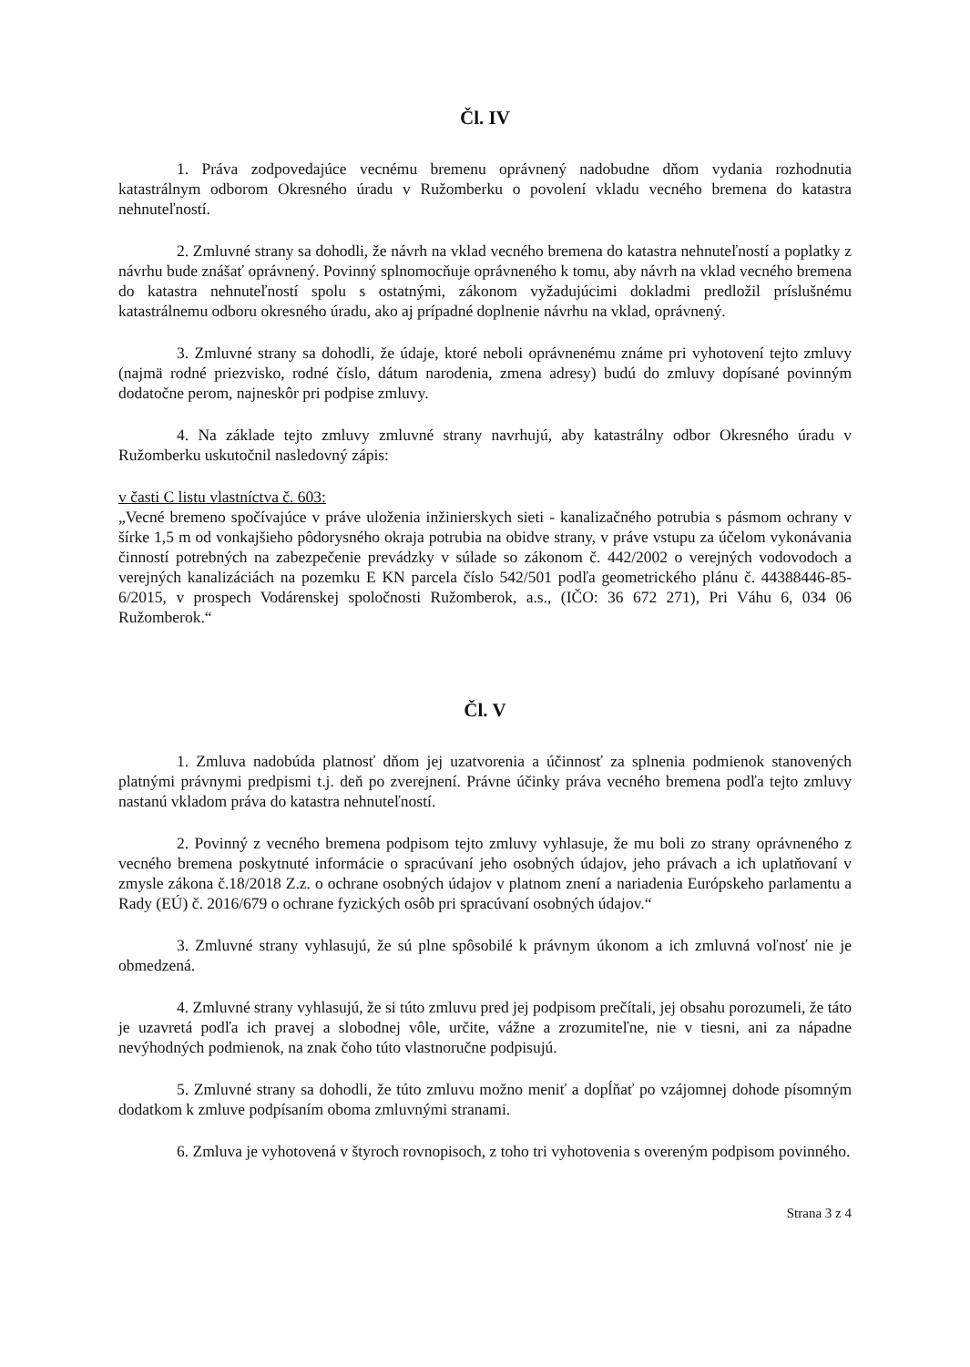Čl. IV
1. Práva zodpovedajúce vecnému bremenu oprávnený nadobudne dňom vydania rozhodnutia katastrálnym odborom Okresného úradu v Ružomberku o povolení vkladu vecného bremena do katastra nehnuteľností.
2. Zmluvné strany sa dohodli, že návrh na vklad vecného bremena do katastra nehnuteľností a poplatky z návrhu bude znášať oprávnený. Povinný splnomocňuje oprávneného k tomu, aby návrh na vklad vecného bremena do katastra nehnuteľností spolu s ostatnými, zákonom vyžadujúcimi dokladmi predložil príslušnému katastrálnemu odboru okresného úradu, ako aj prípadné doplnenie návrhu na vklad, oprávnený.
3. Zmluvné strany sa dohodli, že údaje, ktoré neboli oprávnenému známe pri vyhotovení tejto zmluvy (najmä rodné priezvisko, rodné číslo, dátum narodenia, zmena adresy) budú do zmluvy dopísané povinným dodatočne perom, najneskôr pri podpise zmluvy.
4. Na základe tejto zmluvy zmluvné strany navrhujú, aby katastrálny odbor Okresného úradu v Ružomberku uskutočnil nasledovný zápis:
v časti C listu vlastníctva č. 603:
„Vecné bremeno spočívajúce v práve uloženia inžinierskych sieti - kanalizačného potrubia s pásmom ochrany v šírke 1,5 m od vonkajšieho pôdorysného okraja potrubia na obidve strany, v práve vstupu za účelom vykonávania činností potrebných na zabezpečenie prevádzky v súlade so zákonom č. 442/2002 o verejných vodovodoch a verejných kanalizáciách na pozemku E KN parcela číslo 542/501 podľa geometrického plánu č. 44388446-85-6/2015, v prospech Vodárenskej spoločnosti Ružomberok, a.s., (IČO: 36 672 271), Pri Váhu 6, 034 06 Ružomberok.“
Čl. V
1. Zmluva nadobúda platnosť dňom jej uzatvorenia a účinnosť za splnenia podmienok stanovených platnými právnymi predpismi t.j. deň po zverejnení. Právne účinky práva vecného bremena podľa tejto zmluvy nastanú vkladom práva do katastra nehnuteľností.
2. Povinný z vecného bremena podpisom tejto zmluvy vyhlasuje, že mu boli zo strany oprávneného z vecného bremena poskytnuté informácie o spracúvaní jeho osobných údajov, jeho právach a ich uplatňovaní v zmysle zákona č.18/2018 Z.z. o ochrane osobných údajov v platnom znení a nariadenia Európskeho parlamentu a Rady (EÚ) č. 2016/679 o ochrane fyzických osôb pri spracúvaní osobných údajov.“
3. Zmluvné strany vyhlasujú, že sú plne spôsobilé k právnym úkonom a ich zmluvná voľnosť nie je obmedzená.
4. Zmluvné strany vyhlasujú, že si túto zmluvu pred jej podpisom prečítali, jej obsahu porozumeli, že táto je uzavretá podľa ich pravej a slobodnej vôle, určite, vážne a zrozumiteľne, nie v tiesni, ani za nápadne nevýhodných podmienok, na znak čoho túto vlastnoručne podpisujú.
5. Zmluvné strany sa dohodli, že túto zmluvu možno meniť a dopĺňať po vzájomnej dohode písomným dodatkom k zmluve podpísaním oboma zmluvnými stranami.
6. Zmluva je vyhotovená v štyroch rovnopisoch, z toho tri vyhotovenia s overeným podpisom povinného.
Strana 3 z 4